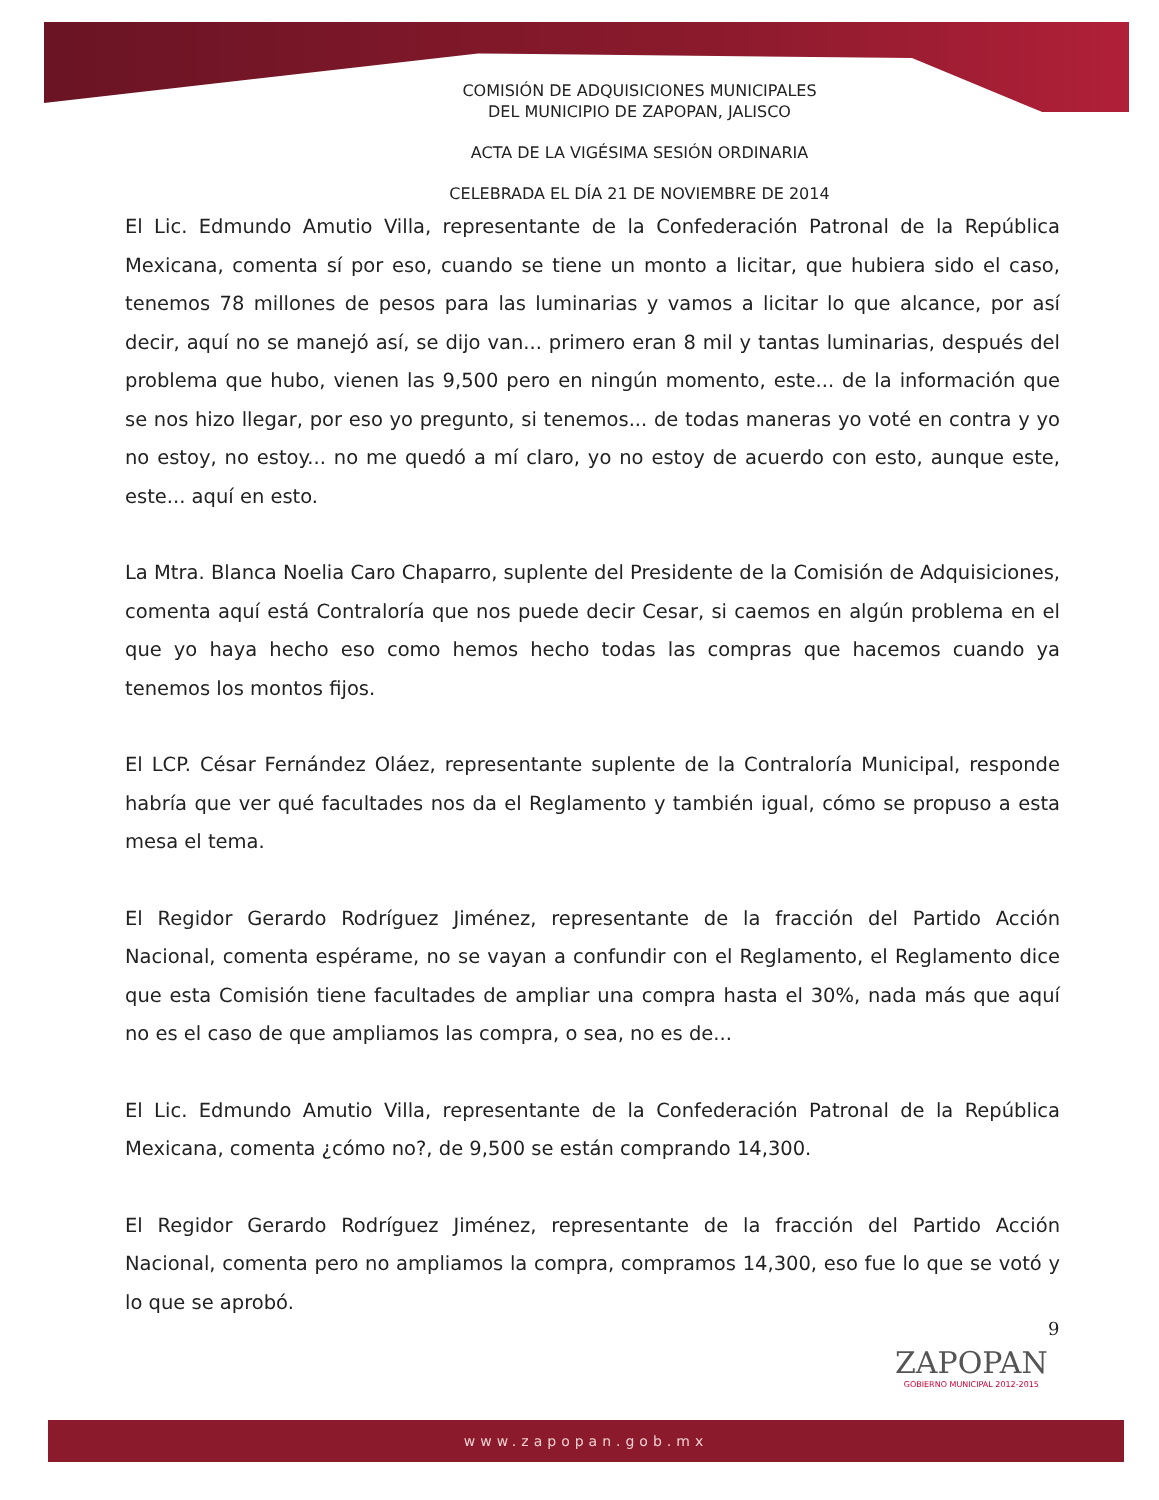COMISIÓN DE ADQUISICIONES MUNICIPALES
DEL MUNICIPIO DE ZAPOPAN, JALISCO
ACTA DE LA VIGÉSIMA SESIÓN ORDINARIA
CELEBRADA EL DÍA 21 DE NOVIEMBRE DE 2014
El Lic. Edmundo Amutio Villa, representante de la Confederación Patronal de la República Mexicana, comenta sí por eso, cuando se tiene un monto a licitar, que hubiera sido el caso, tenemos 78 millones de pesos para las luminarias y vamos a licitar lo que alcance, por así decir, aquí no se manejó así, se dijo van... primero eran 8 mil y tantas luminarias, después del problema que hubo, vienen las 9,500 pero en ningún momento, este... de la información que se nos hizo llegar, por eso yo pregunto, si tenemos... de todas maneras yo voté en contra y yo no estoy, no estoy... no me quedó a mí claro, yo no estoy de acuerdo con esto, aunque este, este... aquí en esto.
La Mtra. Blanca Noelia Caro Chaparro, suplente del Presidente de la Comisión de Adquisiciones, comenta aquí está Contraloría que nos puede decir Cesar, si caemos en algún problema en el que yo haya hecho eso como hemos hecho todas las compras que hacemos cuando ya tenemos los montos fijos.
El LCP. César Fernández Oláez, representante suplente de la Contraloría Municipal, responde habría que ver qué facultades nos da el Reglamento y también igual, cómo se propuso a esta mesa el tema.
El Regidor Gerardo Rodríguez Jiménez, representante de la fracción del Partido Acción Nacional, comenta espérame, no se vayan a confundir con el Reglamento, el Reglamento dice que esta Comisión tiene facultades de ampliar una compra hasta el 30%, nada más que aquí no es el caso de que ampliamos las compra, o sea, no es de...
El Lic. Edmundo Amutio Villa, representante de la Confederación Patronal de la República Mexicana, comenta ¿cómo no?, de 9,500 se están comprando 14,300.
El Regidor Gerardo Rodríguez Jiménez, representante de la fracción del Partido Acción Nacional, comenta pero no ampliamos la compra, compramos 14,300, eso fue lo que se votó y lo que se aprobó.
9
ZAPOPAN
GOBIERNO MUNICIPAL 2012-2015
www.zapopan.gob.mx